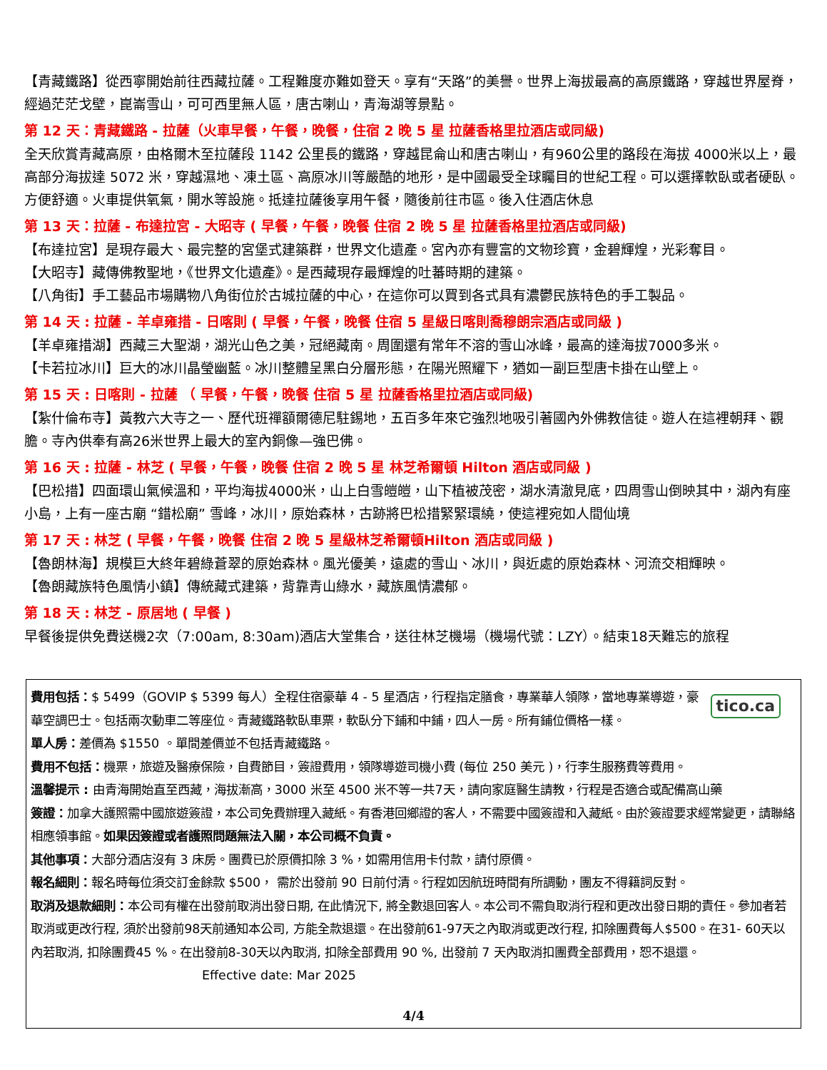【青藏鐵路】從西寧開始前往西藏拉薩。工程難度亦難如登天。享有“天路”的美譽。世界上海拔最高的高原鐵路，穿越世界屋脊，經過茫茫戈壁，崑崙雪山，可可西里無人區，唐古喇山，青海湖等景點。
第 12 天：青藏鐵路 - 拉薩（火車早餐，午餐，晚餐，住宿 2 晚 5 星 拉薩香格里拉酒店或同級)
全天欣賞青藏高原，由格爾木至拉薩段 1142 公里長的鐵路，穿越昆侖山和唐古喇山，有960公里的路段在海拔 4000米以上，最高部分海拔達 5072 米，穿越濕地、凍土區、高原冰川等嚴酷的地形，是中國最受全球矚目的世紀工程。可以選擇軟臥或者硬臥。方便舒適。火車提供氧氣，開水等設施。抵達拉薩後享用午餐，隨後前往市區。後入住酒店休息
第 13 天：拉薩 - 布達拉宮 - 大昭寺 ( 早餐，午餐，晚餐 住宿 2 晚 5 星 拉薩香格里拉酒店或同級)
【布達拉宮】是現存最大、最完整的宮堡式建築群，世界文化遺產。宮內亦有豐富的文物珍寶，金碧輝煌，光彩奪目。
【大昭寺】藏傳佛教聖地，《世界文化遺產》。是西藏現存最輝煌的吐蕃時期的建築。
【八角街】手工藝品市場購物八角街位於古城拉薩的中心，在這你可以買到各式具有濃鬱民族特色的手工製品。
第 14 天 : 拉薩 - 羊卓雍措 - 日喀則 ( 早餐，午餐，晚餐 住宿 5 星級日喀則喬穆朗宗酒店或同級 )
【羊卓雍措湖】西藏三大聖湖，湖光山色之美，冠絕藏南。周圍還有常年不溶的雪山冰峰，最高的達海拔7000多米。
【卡若拉冰川】巨大的冰川晶瑩幽藍。冰川整體呈黑白分層形態，在陽光照耀下，猶如一副巨型唐卡掛在山壁上。
第 15 天 : 日喀則 - 拉薩 （ 早餐，午餐，晚餐 住宿 5 星 拉薩香格里拉酒店或同級)
【紮什倫布寺】黃教六大寺之一、歷代班禪額爾德尼駐錫地，五百多年來它強烈地吸引著國內外佛教信徒。遊人在這裡朝拜、觀膽。寺內供奉有高26米世界上最大的室內銅像—強巴佛。
第 16 天 : 拉薩 - 林芝 ( 早餐，午餐，晚餐 住宿 2 晚 5 星 林芝希爾頓 Hilton 酒店或同級 )
【巴松措】四面環山氣候溫和，平均海拔4000米，山上白雪皚皚，山下植被茂密，湖水清澈見底，四周雪山倒映其中，湖內有座小島，上有一座古廟 “錯松廟” 雪峰，冰川，原始森林，古跡將巴松措緊緊環繞，使這裡宛如人間仙境
第 17 天 : 林芝 ( 早餐，午餐，晚餐 住宿 2 晚 5 星級林芝希爾頓Hilton 酒店或同級 )
【魯朗林海】規模巨大終年碧綠蒼翠的原始森林。風光優美，遠處的雪山、冰川，與近處的原始森林、河流交相輝映。
【魯朗藏族特色風情小鎮】傳統藏式建築，背靠青山綠水，藏族風情濃郁。
第 18 天 : 林芝 - 原居地 ( 早餐 )
早餐後提供免費送機2次（7:00am, 8:30am)酒店大堂集合，送往林芝機場（機場代號：LZY）。結束18天難忘的旅程
tico.ca
費用包括：$ 5499（GOVIP $ 5399 每人）全程住宿豪華 4 - 5 星酒店，行程指定膳食，專業華人領隊，當地專業導遊，豪華空調巴士。包括兩次動車二等座位。青藏鐵路軟臥車票，軟臥分下鋪和中鋪，四人一房。所有鋪位價格一樣。
單人房：差價為 $1550 。單間差價並不包括青藏鐵路。
費用不包括：機票，旅遊及醫療保險，自費節目，簽證費用，領隊導遊司機小費 (每位 250 美元 )，行李生服務費等費用。
溫馨提示 : 由青海開始直至西藏，海拔漸高，3000 米至 4500 米不等一共7天，請向家庭醫生請教，行程是否適合或配備高山藥
簽證：加拿大護照需中國旅遊簽證，本公司免費辦理入藏紙。有香港回鄉證的客人，不需要中國簽證和入藏紙。由於簽證要求經常變更，請聯絡相應領事館。如果因簽證或者護照問題無法入關，本公司概不負責。
其他事項：大部分酒店沒有 3 床房。團費已於原價扣除 3 %，如需用信用卡付款，請付原價。
報名細則：報名時每位須交訂金餘款 $500， 需於出發前 90 日前付清。行程如因航班時間有所調動，團友不得籍詞反對。
取消及退款細則：本公司有權在出發前取消出發日期, 在此情況下, 將全數退回客人。本公司不需負取消行程和更改出發日期的責任。參加者若取消或更改行程, 須於出發前98天前通知本公司, 方能全款退還。在出發前61-97天之內取消或更改行程, 扣除團費每人$500。在31- 60天以內若取消, 扣除團費45 %。在出發前8-30天以內取消, 扣除全部費用 90 %, 出發前 7 天內取消扣團費全部費用，恕不退還。 Effective date: Mar 2025
4/4